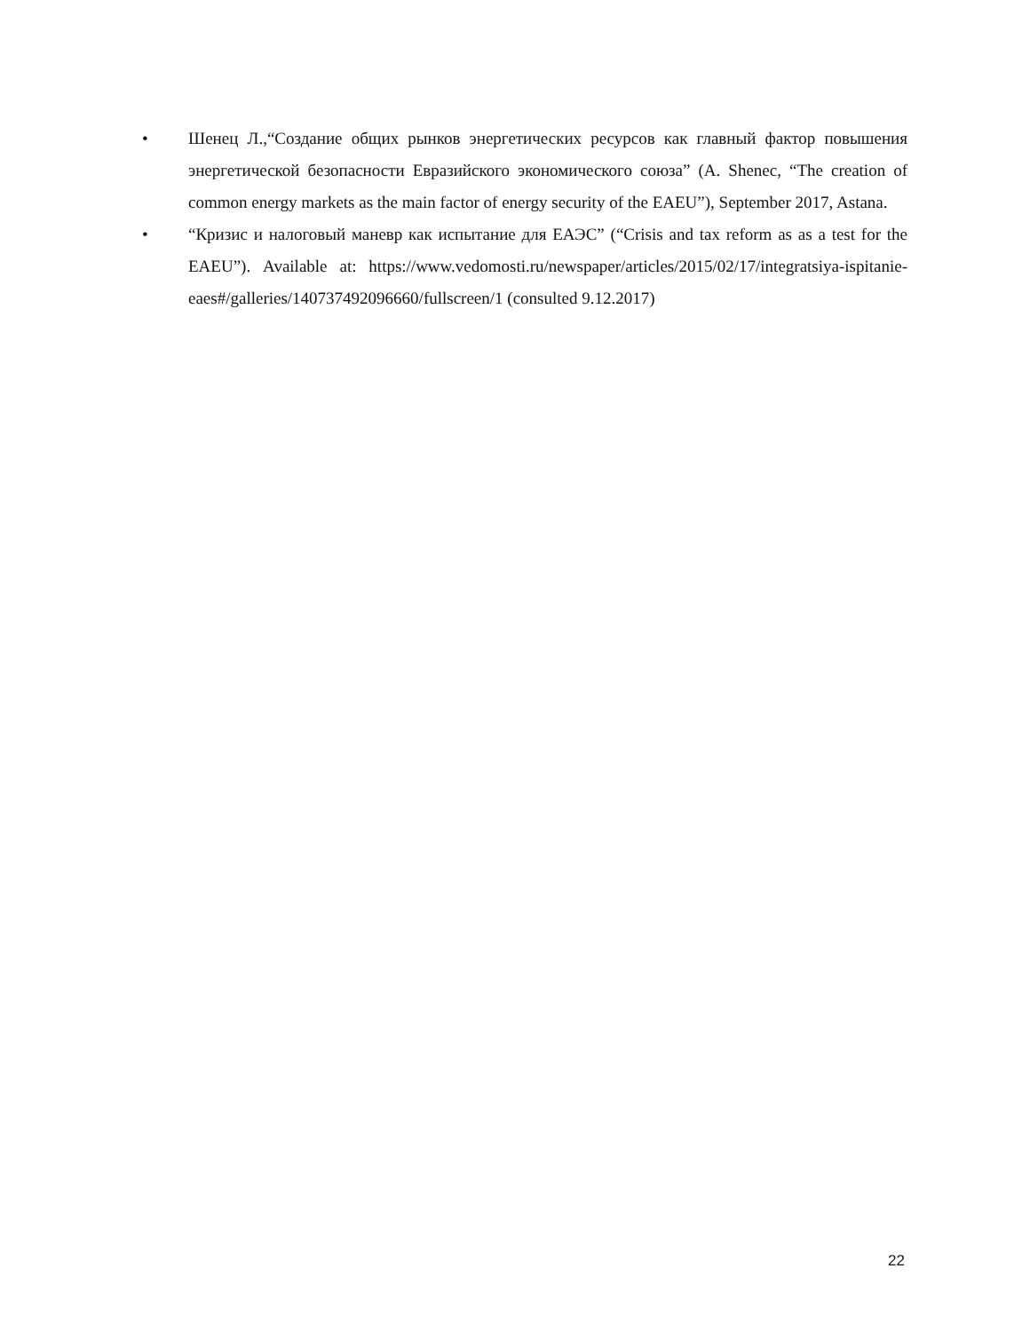• Шенец Л.,“Создание общих рынков энергетических ресурсов как главный фактор повышения энергетической безопасности Евразийского экономического союза” (A. Shenec, “The creation of common energy markets as the main factor of energy security of the EAEU”), September 2017, Astana.
• “Кризис и налоговый маневр как испытание для ЕАЭС” (“Crisis and tax reform as as a test for the EAEU”). Available at: https://www.vedomosti.ru/newspaper/articles/2015/02/17/integratsiya-ispitanie-eaes#/galleries/140737492096660/fullscreen/1 (consulted 9.12.2017)
22